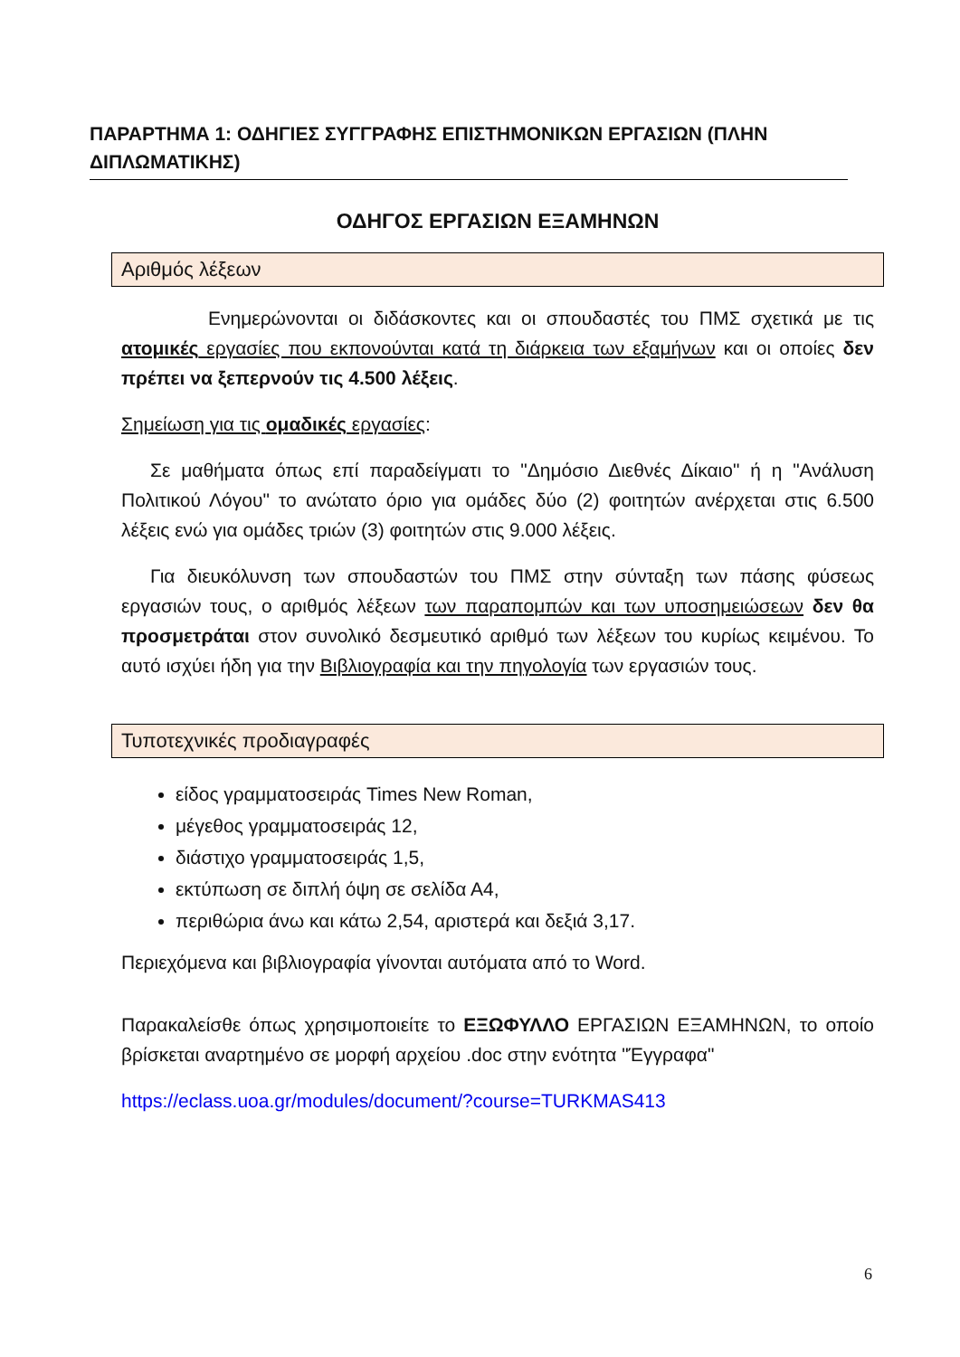ΠΑΡΑΡΤΗΜΑ 1: ΟΔΗΓΙΕΣ ΣΥΓΓΡΑΦΗΣ ΕΠΙΣΤΗΜΟΝΙΚΩΝ ΕΡΓΑΣΙΩΝ (ΠΛΗΝ ΔΙΠΛΩΜΑΤΙΚΗΣ)
ΟΔΗΓΟΣ ΕΡΓΑΣΙΩΝ ΕΞΑΜΗΝΩΝ
Αριθμός λέξεων
Ενημερώνονται οι διδάσκοντες και οι σπουδαστές του ΠΜΣ σχετικά με τις ατομικές εργασίες που εκπονούνται κατά τη διάρκεια των εξαμήνων και οι οποίες δεν πρέπει να ξεπερνούν τις 4.500 λέξεις.
Σημείωση για τις ομαδικές εργασίες:
Σε μαθήματα όπως επί παραδείγματι το "Δημόσιο Διεθνές Δίκαιο" ή η "Ανάλυση Πολιτικού Λόγου" το ανώτατο όριο για ομάδες δύο (2) φοιτητών ανέρχεται στις 6.500 λέξεις ενώ για ομάδες τριών (3) φοιτητών στις 9.000 λέξεις.
Για διευκόλυνση των σπουδαστών του ΠΜΣ στην σύνταξη των πάσης φύσεως εργασιών τους, ο αριθμός λέξεων των παραπομπών και των υποσημειώσεων δεν θα προσμετράται στον συνολικό δεσμευτικό αριθμό των λέξεων του κυρίως κειμένου. Το αυτό ισχύει ήδη για την Βιβλιογραφία και την πηγολογία των εργασιών τους.
Τυποτεχνικές προδιαγραφές
είδος γραμματοσειράς Times New Roman,
μέγεθος γραμματοσειράς 12,
διάστιχο γραμματοσειράς 1,5,
εκτύπωση σε διπλή όψη σε σελίδα Α4,
περιθώρια άνω και κάτω 2,54, αριστερά και δεξιά 3,17.
Περιεχόμενα και βιβλιογραφία γίνονται αυτόματα από το Word.
Παρακαλείσθε όπως χρησιμοποιείτε το ΕΞΩΦΥΛΛΟ ΕΡΓΑΣΙΩΝ ΕΞΑΜΗΝΩΝ, το οποίο βρίσκεται αναρτημένο σε μορφή αρχείου .doc στην ενότητα "Έγγραφα"
https://eclass.uoa.gr/modules/document/?course=TURKMAS413
6